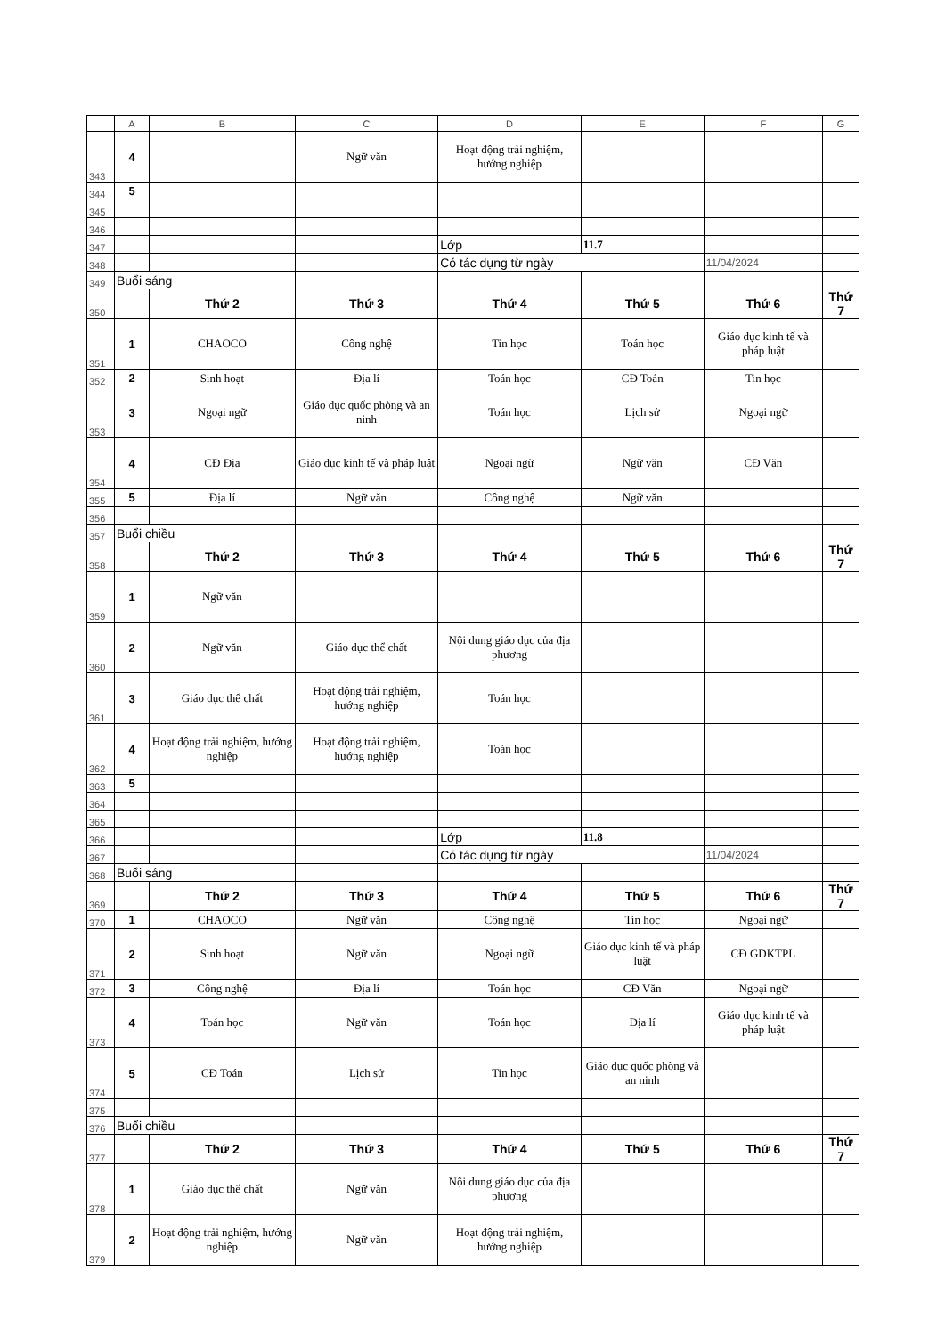| | A | B | C | D | E | F | G |
| --- | --- | --- | --- | --- | --- | --- | --- |
| 343 | 4 | | Ngữ văn | Hoạt động trải nghiệm, hướng nghiệp | | | |
| 344 | 5 | | | | | | |
| 345 | | | | | | | |
| 346 | | | | | | | |
| 347 | | | | Lớp | 11.7 | | |
| 348 | | | | Có tác dụng từ ngày | | 11/04/2024 | |
| 349 | Buổi sáng | | | | | | |
| 350 | | Thứ 2 | Thứ 3 | Thứ 4 | Thứ 5 | Thứ 6 | Thứ 7 |
| 351 | 1 | CHAOCO | Công nghệ | Tin học | Toán học | Giáo dục kinh tế và pháp luật | |
| 352 | 2 | Sinh hoạt | Địa lí | Toán học | CĐ Toán | Tin học | |
| 353 | 3 | Ngoại ngữ | Giáo dục quốc phòng và an ninh | Toán học | Lịch sử | Ngoại ngữ | |
| 354 | 4 | CĐ Địa | Giáo dục kinh tế và pháp luật | Ngoại ngữ | Ngữ văn | CĐ Văn | |
| 355 | 5 | Địa lí | Ngữ văn | Công nghệ | Ngữ văn | | |
| 356 | | | | | | | |
| 357 | Buổi chiều | | | | | | |
| 358 | | Thứ 2 | Thứ 3 | Thứ 4 | Thứ 5 | Thứ 6 | Thứ 7 |
| 359 | 1 | Ngữ văn | | | | | |
| 360 | 2 | Ngữ văn | Giáo dục thể chất | Nội dung giáo dục của địa phương | | | |
| 361 | 3 | Giáo dục thể chất | Hoạt động trải nghiệm, hướng nghiệp | Toán học | | | |
| 362 | 4 | Hoạt động trải nghiệm, hướng nghiệp | Hoạt động trải nghiệm, hướng nghiệp | Toán học | | | |
| 363 | 5 | | | | | | |
| 364 | | | | | | | |
| 365 | | | | | | | |
| 366 | | | | Lớp | 11.8 | | |
| 367 | | | | Có tác dụng từ ngày | | 11/04/2024 | |
| 368 | Buổi sáng | | | | | | |
| 369 | | Thứ 2 | Thứ 3 | Thứ 4 | Thứ 5 | Thứ 6 | Thứ 7 |
| 370 | 1 | CHAOCO | Ngữ văn | Công nghệ | Tin học | Ngoại ngữ | |
| 371 | 2 | Sinh hoạt | Ngữ văn | Ngoại ngữ | Giáo dục kinh tế và pháp luật | CĐ GDKTPL | |
| 372 | 3 | Công nghệ | Địa lí | Toán học | CĐ Văn | Ngoại ngữ | |
| 373 | 4 | Toán học | Ngữ văn | Toán học | Địa lí | Giáo dục kinh tế và pháp luật | |
| 374 | 5 | CĐ Toán | Lịch sử | Tin học | Giáo dục quốc phòng và an ninh | | |
| 375 | | | | | | | |
| 376 | Buổi chiều | | | | | | |
| 377 | | Thứ 2 | Thứ 3 | Thứ 4 | Thứ 5 | Thứ 6 | Thứ 7 |
| 378 | 1 | Giáo dục thể chất | Ngữ văn | Nội dung giáo dục của địa phương | | | |
| 379 | 2 | Hoạt động trải nghiệm, hướng nghiệp | Ngữ văn | Hoạt động trải nghiệm, hướng nghiệp | | | |